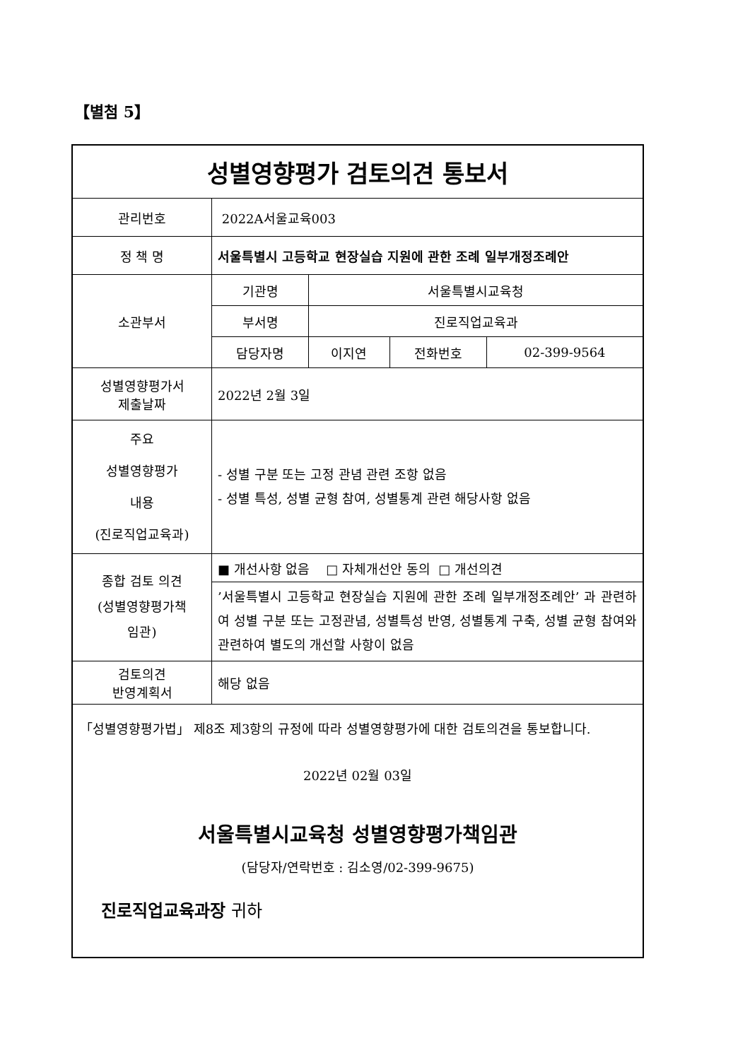【별첨 5】
| 성별영향평가 검토의견 통보서 | | | | |
| 관리번호 | 2022A서울교육003 | | | |
| 정 책 명 | 서울특별시 고등학교 현장실습 지원에 관한 조례 일부개정조례안 | | | |
| 소관부서 | 기관명 | 서울특별시교육청 | | |
| | 부서명 | 진로직업교육과 | | |
| | 담당자명 | 이지연 | 전화번호 | 02-399-9564 |
| 성별영향평가서 제출날짜 | 2022년 2월 3일 | | | |
| 주요 성별영향평가 내용 (진로직업교육과) | - 성별 구분 또는 고정 관념 관련 조항 없음 - 성별 특성, 성별 균형 참여, 성별통계 관련 해당사항 없음 | | | |
| 종합 검토 의견 (성별영향평가책 임관) | ■ 개선사항 없음 □ 자체개선안 동의 □ 개선의견 | | | |
| | ’서울특별시 고등학교 현장실습 지원에 관한 조례 일부개정조례안’ 과 관련하여 성별 구분 또는 고정관념, 성별특성 반영, 성별통계 구축, 성별 균형 참여와 관련하여 별도의 개선할 사항이 없음 | | | |
| 검토의견 반영계획서 | 해당 없음 | | | |
| 「성별영향평가법」 제8조 제3항의 규정에 따라 성별영향평가에 대한 검토의견을 통보합니다. 2022년 02월 03일 서울특별시교육청 성별영향평가책임관 (담당자/연락번호 : 김소영/02-399-9675) 진로직업교육과장 귀하 | | | | |